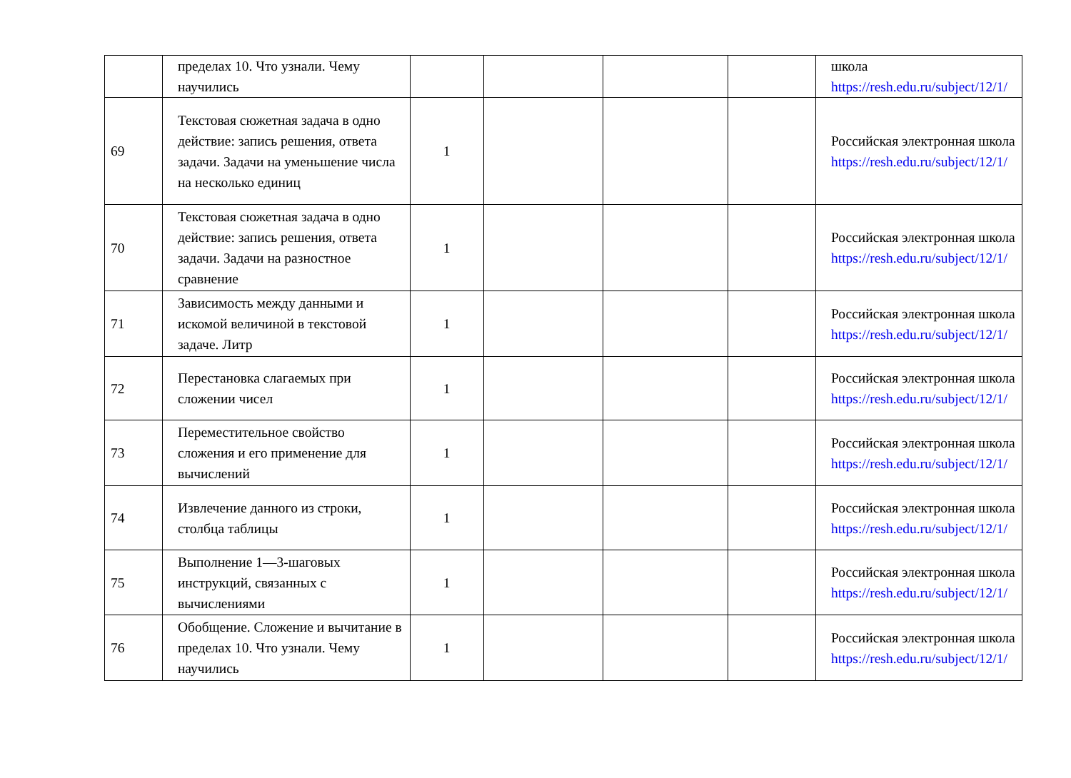| | пределах 10. Что узнали. Чему научились | | | | | школа https://resh.edu.ru/subject/12/1/ |
| 69 | Текстовая сюжетная задача в одно действие: запись решения, ответа задачи. Задачи на уменьшение числа на несколько единиц | 1 | | | | Российская электронная школа https://resh.edu.ru/subject/12/1/ |
| 70 | Текстовая сюжетная задача в одно действие: запись решения, ответа задачи. Задачи на разностное сравнение | 1 | | | | Российская электронная школа https://resh.edu.ru/subject/12/1/ |
| 71 | Зависимость между данными и искомой величиной в текстовой задаче. Литр | 1 | | | | Российская электронная школа https://resh.edu.ru/subject/12/1/ |
| 72 | Перестановка слагаемых при сложении чисел | 1 | | | | Российская электронная школа https://resh.edu.ru/subject/12/1/ |
| 73 | Переместительное свойство сложения и его применение для вычислений | 1 | | | | Российская электронная школа https://resh.edu.ru/subject/12/1/ |
| 74 | Извлечение данного из строки, столбца таблицы | 1 | | | | Российская электронная школа https://resh.edu.ru/subject/12/1/ |
| 75 | Выполнение 1—3-шаговых инструкций, связанных с вычислениями | 1 | | | | Российская электронная школа https://resh.edu.ru/subject/12/1/ |
| 76 | Обобщение. Сложение и вычитание в пределах 10. Что узнали. Чему научились | 1 | | | | Российская электронная школа https://resh.edu.ru/subject/12/1/ |